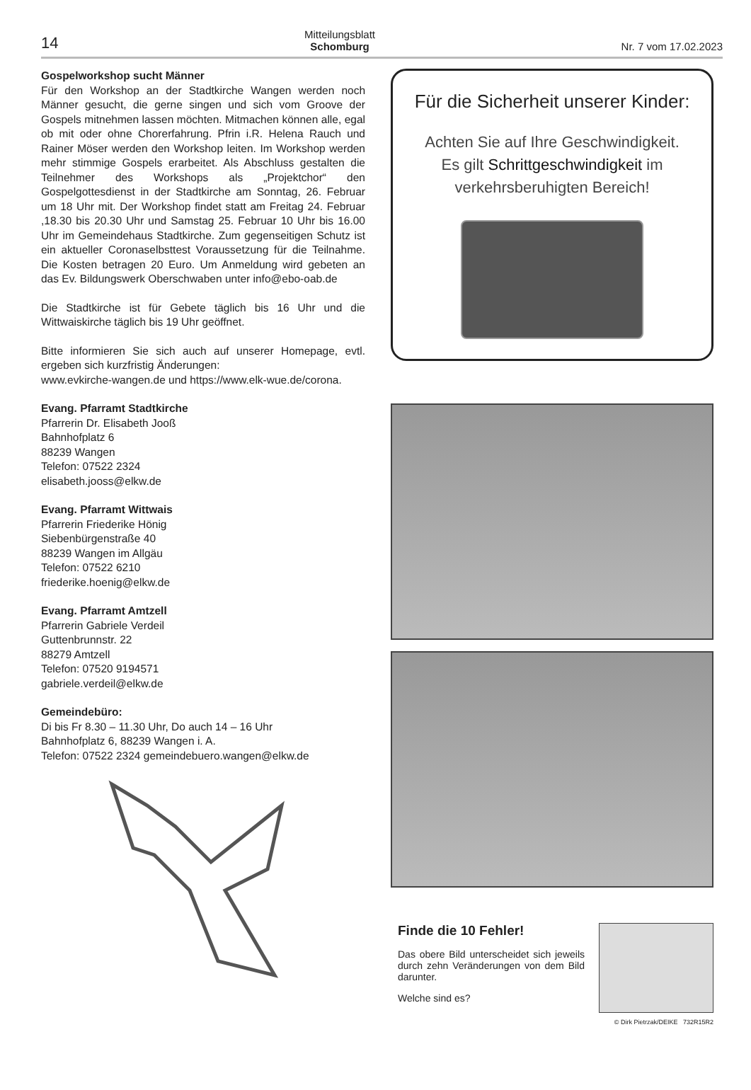14
Mitteilungsblatt
Schomburg
Nr. 7 vom 17.02.2023
Gospelworkshop sucht Männer
Für den Workshop an der Stadtkirche Wangen werden noch Männer gesucht, die gerne singen und sich vom Groove der Gospels mitnehmen lassen möchten. Mitmachen können alle, egal ob mit oder ohne Chorerfahrung. Pfrin i.R. Helena Rauch und Rainer Möser werden den Workshop leiten. Im Workshop werden mehr stimmige Gospels erarbeitet. Als Abschluss gestalten die Teilnehmer des Workshops als „Projektchor“ den Gospelgottesdienst in der Stadtkirche am Sonntag, 26. Februar um 18 Uhr mit. Der Workshop findet statt am Freitag 24. Februar ,18.30 bis 20.30 Uhr und Samstag 25. Februar 10 Uhr bis 16.00 Uhr im Gemeindehaus Stadtkirche. Zum gegenseitigen Schutz ist ein aktueller Coronaselbsttest Voraussetzung für die Teilnahme. Die Kosten betragen 20 Euro. Um Anmeldung wird gebeten an das Ev. Bildungswerk Oberschwaben unter info@ebo-oab.de
Die Stadtkirche ist für Gebete täglich bis 16 Uhr und die Wittwaiskirche täglich bis 19 Uhr geöffnet.
Bitte informieren Sie sich auch auf unserer Homepage, evtl. ergeben sich kurzfristig Änderungen:
www.evkirche-wangen.de und https://www.elk-wue.de/corona.
Evang. Pfarramt Stadtkirche
Pfarrerin Dr. Elisabeth Jooß
Bahnhofplatz 6
88239 Wangen
Telefon: 07522 2324
elisabeth.jooss@elkw.de
Evang. Pfarramt Wittwais
Pfarrerin Friederike Hönig
Siebenbürgenstraße 40
88239 Wangen im Allgäu
Telefon: 07522 6210
friederike.hoenig@elkw.de
Evang. Pfarramt Amtzell
Pfarrerin Gabriele Verdeil
Guttenbrunnstr. 22
88279 Amtzell
Telefon: 07520 9194571
gabriele.verdeil@elkw.de
Gemeindebüro:
Di bis Fr 8.30 – 11.30 Uhr, Do auch 14 – 16 Uhr
Bahnhofplatz 6, 88239 Wangen i. A.
Telefon: 07522 2324 gemeindebuero.wangen@elkw.de
Für die Sicherheit unserer Kinder:
Achten Sie auf Ihre Geschwindigkeit.
Es gilt Schrittgeschwindigkeit im
verkehrsberuhigten Bereich!
Finde die 10 Fehler!
Das obere Bild unterscheidet sich jeweils durch zehn Veränderungen von dem Bild darunter.
Welche sind es?
© Dirk Pietrzak/DEIKE 732R15R2